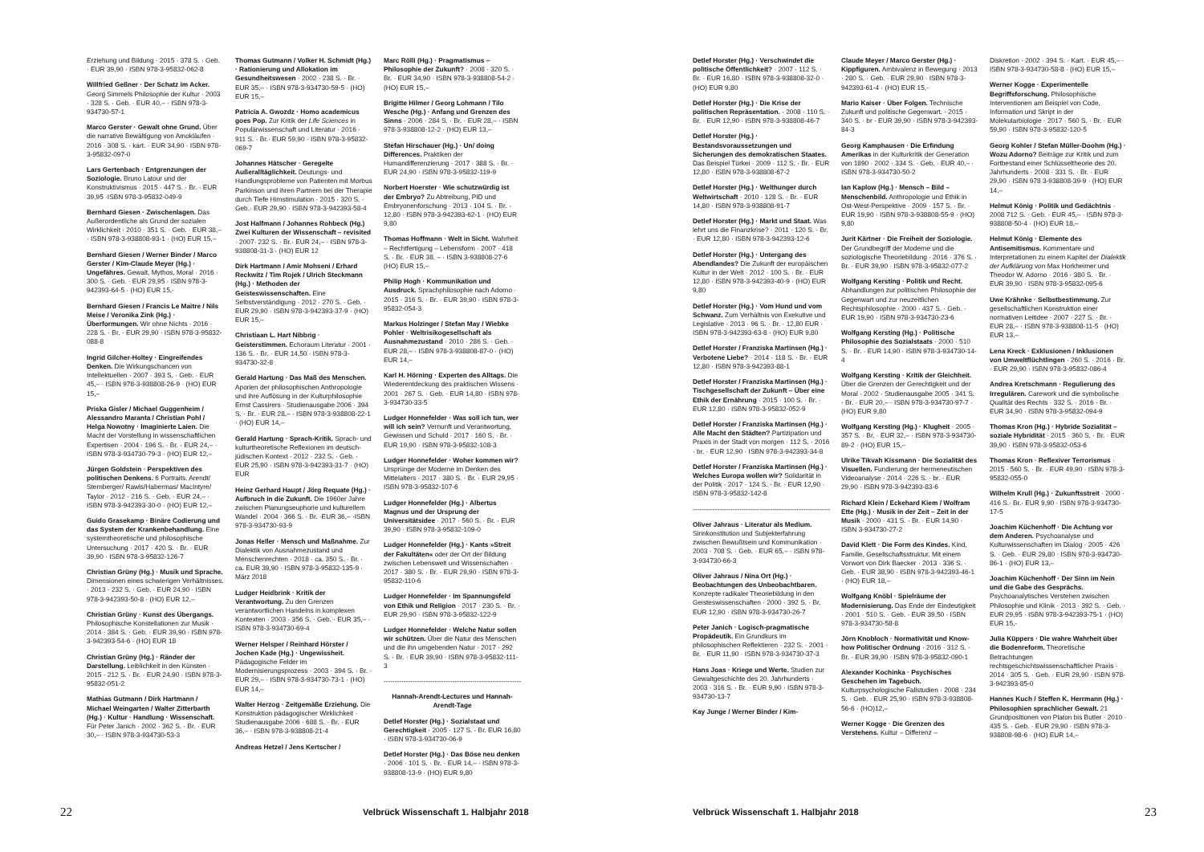Erziehung und Bildung · 2015 · 378 S. · Geb. · EUR 39,90 · ISBN 978-3-95832-062-8
Willfried Geßner · Der Schatz im Acker. Georg Simmels Philosophie der Kultur · 2003 · 328 S. · Geb. · EUR 40,– · ISBN 978-3-934730-57-1
Marco Gerster · Gewalt ohne Grund. Über die narrative Bewältigung von Amokläufen · 2016 · 308 S. · kart. · EUR 34,90 · ISBN 978-3-95832-097-0
Lars Gertenbach · Entgrenzungen der Soziologie. Bruno Latour und der Konstruktivismus · 2015 · 447 S. · Br. · EUR 39,95 ·ISBN 978-3-95832-049-9
Bernhard Giesen · Zwischenlagen. Das Außerordentliche als Grund der sozialen Wirklichkeit · 2010 · 351 S. · Geb. · EUR 38,– · ISBN 978-3-938808-93-1 · (HO) EUR 15,–
Bernhard Giesen / Werner Binder / Marco Gerster / Kim-Claude Meyer (Hg.) · Ungefähres. Gewalt, Mythos, Moral · 2016 · 300 S. · Geb. · EUR 29,95 · ISBN 978-3-942393-64-5 · (HO) EUR 15,-
Bernhard Giesen / Francis Le Maitre / Nils Meise / Veronika Zink (Hg.) · Überformungen. Wir ohne Nichts · 2016 · 228 S. · Br. · EUR 29,90 · ISBN 978-3-95832-088-8
Ingrid Gilcher-Holtey · Eingreifendes Denken. Die Wirkungschancen von Intellektuellen · 2007 · 393 S. · Geb. · EUR 45,– · ISBN 978-3-938808-26-9 · (HO) EUR 15,–
Priska Gisler / Michael Guggenheim / Alessandro Maranta / Christian Pohl / Helga Nowotny · Imaginierte Laien. Die Macht der Vorstellung in wissenschaftlichen Expertisen · 2004 · 196 S. · Br. · EUR 24,– · ISBN 978-3-934730-79-3 · (HO) EUR 12,–
Jürgen Goldstein · Perspektiven des politischen Denkens. 6 Portraits. Arendt/ Sternberger/ Rawls/Habermas/ MacIntyre/ Taylor · 2012 · 216 S. · Geb. · EUR 24,– · ISBN 978-3-942393-30-0 · (HO) EUR 12,–
Guido Grasekamp · Binäre Codierung und das System der Krankenbehandlung. Eine systemtheoretische und philosophische Untersuchung · 2017 · 420 S. · Br. · EUR 39,90 · ISBN 978-3-95832-126-7
Christian Grüny (Hg.) · Musik und Sprache. Dimensionen eines schwierigen Verhältnisses. · 2013 · 232 S. · Geb. · EUR 24,90 · ISBN 978-3-942393-50-8 · (HO) EUR 12,–
Christian Grüny · Kunst des Übergangs. Philosophische Konstellationen zur Musik · 2014 · 384 S. · Geb. · EUR 39,90 · ISBN 978-3-942393-54-6 · (HO) EUR 18
Christian Grüny (Hg.) · Ränder der Darstellung. Leiblichkeit in den Künsten · 2015 · 212 S. · Br. · EUR 24,90 · ISBN 978-3-95832-051-2
Mathias Gutmann / Dirk Hartmann / Michael Weingarten / Walter Zitterbarth (Hg.) · Kultur · Handlung · Wissenschaft. Für Peter Janich · 2002 · 362 S. · Br. · EUR 30,– · ISBN 978-3-934730-53-3
Thomas Gutmann / Volker H. Schmidt (Hg.) · Rationierung und Allokation im Gesundheitswesen · 2002 · 238 S. · Br. · EUR 35,– · ISBN 978-3-934730-59-5 · (HO) EUR 15,–
Patricia A. Gwozdz · Homo academicus goes Pop. Zur Kritik der Life Sciences in Populärwissenschaft und Literatur · 2016 · 911 S. · Br.· EUR 59,90 · ISBN 978-3-95832-069-7
Johannes Hätscher · Geregelte Außeralltäglichkeit. Deutungs- und Handlungsprobleme von Patienten mit Morbus Parkinson und ihren Partnern bei der Therapie durch Tiefe Hirnstimulation · 2015 · 320 S. · Geb.· EUR 29,90 · ISBN 978-3-942393-58-4
Jost Halfmann / Johannes Rohbeck (Hg.) Zwei Kulturen der Wissenschaft – revisited · 2007· 232 S. · Br.· EUR 24,– · ISBN 978-3-938808-31-3 · (HO) EUR 12
Dirk Hartmann / Amir Mohseni / Erhard Reckwitz / Tim Rojek / Ulrich Steckmann (Hg.) · Methoden der Geisteswissenschaften. Eine Selbstverständigung · 2012 · 270 S. · Geb. · EUR 29,90 · ISBN 978-3-942393-37-9 · (HO) EUR 15,–
Christiaan L. Hart Nibbrig · Geisterstimmen. Echoraum Literatur · 2001 · 136 S. · Br. · EUR 14,50 · ISBN 978-3-934730-32-8
Gerald Hartung · Das Maß des Menschen. Aporien der philosophischen Anthropologie und ihre Auflösung in der Kulturphilosophie Ernst Cassirers · Studienausgabe 2006 · 394 S. · Br. · EUR 28,– · ISBN 978-3-938808-22-1 · (HO) EUR 14,–
Gerald Hartung · Sprach-Kritik. Sprach- und kulturtheoretische Reflexionen im deutsch-jüdischen Kontext · 2012 · 232 S. · Geb. · EUR 25,90 · ISBN 978-3-942393-31-7 · (HO) EUR
Heinz Gerhard Haupt / Jörg Requate (Hg.) · Aufbruch in die Zukunft. Die 1960er Jahre zwischen Planungseuphorie und kulturellem Wandel · 2004 · 366 S. · Br. ·EUR 36,– ·ISBN 978-3-934730-93-9
Jonas Heller · Mensch und Maßnahme. Zur Dialektik von Ausnahmezustand und Menschenrechten · 2018 · ca. 350 S. · Br. · ca. EUR 39,90 · ISBN 978-3-95832-135-9 · März 2018
Ludger Heidbrink · Kritik der Verantwortung. Zu den Grenzen verantwortlichen Handelns in komplexen Kontexten · 2003 · 356 S. · Geb. · EUR 35,– · ISBN 978-3-934730-69-4
Werner Helsper / Reinhard Hörster / Jochen Kade (Hg.) · Ungewissheit. Pädagogische Felder im Modernisierungsprozess · 2003 · 394 S. · Br. · EUR 29,– · ISBN 978-3-934730-73-1 · (HO) EUR 14,–
Walter Herzog · Zeitgemäße Erziehung. Die Konstruktion pädagogischer Wirklichkeit · Studienausgabe 2006 · 688 S. · Br. · EUR 36,– · ISBN 978-3-938808-21-4
Andreas Hetzel / Jens Kertscher /
Marc Rölli (Hg.) · Pragmatismus – Philosophie der Zukunft? · 2008 · 320 S. · Br. · EUR 34,90 · ISBN 978-3-938808-54-2 · (HO) EUR 15,–
Brigitte Hilmer / Georg Lohmann / Tilo Wesche (Hg.) · Anfang und Grenzen des Sinns · 2006 · 284 S. · Br. · EUR 28,– · ISBN 978-3-938808-12-2 · (HO) EUR 13,–
Stefan Hirschauer (Hg.) · Un/ doing Differences. Praktiken der Humandifferenzierung · 2017 · 388 S. · Br. · EUR 24,90 · ISBN 978-3-95832-119-9
Norbert Hoerster · Wie schutzwürdig ist der Embryo? Zu Abtreibung, PID und Embryonenforschung · 2013 · 104 S. · Br. · 12,80 · ISBN 978-3-942393-62-1 · (HO) EUR 9,80
Thomas Hoffmann · Welt in Sicht. Wahrheit – Rechtfertigung – Lebensform · 2007 · 418 S. · Br. · EUR 38. – · ISBN 3-938808-27-6 (HO) EUR 15,–
Philip Hogh · Kommunikation und Ausdruck. Sprachphilosophie nach Adorno · 2015 · 316 S. · Br. · EUR 39,90 · ISBN 978-3-95832-054-3
Markus Holzinger / Stefan May / Wiebke Pohler · Weltrisikogesellschaft als Ausnahmezustand · 2010 · 286 S. · Geb. · EUR 28,– · ISBN 978-3-938808-87-0 · (HO) EUR 14,–
Karl H. Hörning · Experten des Alltags. Die Wiederentdeckung des praktischen Wissens · 2001 · 267 S. · Geb. · EUR 14,80 · ISBN 978-3-934730-33-5
Ludger Honnefelder · Was soll ich tun, wer will ich sein? Vernunft und Verantwortung, Gewissen und Schuld · 2017 · 160 S. · Br. · EUR 19,90 · ISBN 978-3-95832-108-3
Ludger Honnefelder · Woher kommen wir? Ursprünge der Moderne im Denken des Mittelalters · 2017 · 380 S. · Br. · EUR 29,95 · ISBN 978-3-95832-107-6
Ludger Honnefelder (Hg.) · Albertus Magnus und der Ursprung der Universitätsidee · 2017 · 560 S. · Br. · EUR 39,90 · ISBN 978-3-95832-109-0
Ludger Honnefelder (Hg.) · Kants »Streit der Fakultäten« oder der Ort der Bildung zwischen Lebenswelt und Wissenschaften · 2017 · 380 S. · Br. · EUR 29,90 · ISBN 978-3-95832-110-6
Ludger Honnefelder · Im Spannungsfeld von Ethik und Religion · 2017 · 230 S. · Br. · EUR 29,90 · ISBN 978-3-95832-122-9
Ludger Honnefelder · Welche Natur sollen wir schützen. Über die Natur des Menschen und die ihn umgebenden Natur · 2017 · 292 S. · Br. · EUR 39,90 · ISBN 978-3-95832-111-3
-----------------------------------------------------------------
Hannah-Arendt-Lectures und Hannah-Arendt-Tage
Detlef Horster (Hg.) · Sozialstaat und Gerechtigkeit · 2005 · 127 S. · Br. EUR 16,80 · ISBN 978-3-934730-06-9
Detlef Horster (Hg.) · Das Böse neu denken · 2006 · 101 S. · Br. · EUR 14,– · ISBN 978-3-938808-13-9 · (HO) EUR 9,80
22
Velbrück Wissenschaft 1. Halbjahr 2018
Detlef Horster (Hg.) · Verschwindet die politische Öffentlichkeit? · 2007 · 112 S. · Br. · EUR 16,80 · ISBN 978-3-938808-32-0 · (HO) EUR 9,80
Detlef Horster (Hg.) · Die Krise der politischen Repräsentation. · 2008 · 110 S. · Br. · EUR 12,90 · ISBN 978-3-938808-46-7
Detlef Horster (Hg.) · Bestandsvoraussetzungen und Sicherungen des demokratischen Staates. Das Beispiel Türkei · 2009 · 112 S. · Br. · EUR 12,80 · ISBN 978-3-938808-67-2
Detlef Horster (Hg.) · Welthunger durch Weltwirtschaft · 2010 · 128 S. · Br. · EUR 14,80 · ISBN 978-3-938808-91-7
Detlef Horster (Hg.) · Markt und Staat. Was lehrt uns die Finanzkrise? · 2011 · 120 S. · Br. · EUR 12,80 · ISBN 978-3-942393-12-6
Detlef Horster (Hg.) · Untergang des Abendlandes? Die Zukunft der europäischen Kultur in der Welt · 2012 · 100 S. · Br. · EUR 12,80 · ISBN 978-3-942393-40-9 · (HO) EUR 9,80
Detlef Horster (Hg.) · Vom Hund und vom Schwanz. Zum Verhältnis von Exekutive und Legislative · 2013 · 96 S. · Br. · 12,80 EUR · ISBN 978-3-942393-63-8 · (HO) EUR 9,80
Detlef Horster / Franziska Martinsen (Hg.) · Verbotene Liebe? · 2014 · 118 S. · Br. · EUR 12,80 · ISBN 978-3-942393-88-1
Detlef Horster / Franziska Martinsen (Hg.) · Tischgesellschaft der Zukunft – Über eine Ethik der Ernährung · 2015 · 100 S. · Br. · EUR 12,80 · ISBN 978-3-95832-052-9
Detlef Horster / Franziska Martinsen (Hg.) · Alle Macht den Städten? Partizipation und Praxis in der Stadt von morgen · 112 S. · 2016 · br. · EUR 12,90 · ISBN 978-3-942393-34-8
Detlef Horster / Franziska Martinsen (Hg.) · Welches Europa wollen wir? Solidarität in der Politik · 2017 · 124 S. · Br. · EUR 12,90 · ISBN 978-3-95832-142-8
-----------------------------------------------------------------
Oliver Jahraus · Literatur als Medium. Sinnkonstitution und Subjekterfahrung zwischen Bewußtsein und Kommunikation · 2003 · 708 S. · Geb. · EUR 65,– · ISBN 978-3-934730-66-3
Oliver Jahraus / Nina Ort (Hg.) · Beobachtungen des Unbeobachtbaren. Konzepte radikaler Theoriebildung in den Geisteswissenschaften · 2000 · 392 S. · Br. EUR 12,90 · ISBN 978-3-934730-26-7
Peter Janich · Logisch-pragmatische Propädeutik. Ein Grundkurs im philosophischen Reflektieren · 232 S. · 2001 · Br. · EUR 11,90 · ISBN 978-3-934730-37-3
Hans Joas · Kriege und Werte. Studien zur Gewaltgeschichte des 20. Jahrhunderts · 2003 · 316 S. · Br. · EUR 9,90 · ISBN 978-3-934730-13-7
Kay Junge / Werner Binder / Kim-
Claude Meyer / Marco Gerster (Hg.) · Kippfiguren. Ambivalenz in Bewegung · 2013 · 280 S. · Geb. · EUR 29,90 · ISBN 978-3-942393-61-4 · (HO) EUR 15,-
Mario Kaiser · Über Folgen. Technische Zukunft und politische Gegenwart. · 2015 · 340 S. · br · EUR 39,90 · ISBN 978-3-942393-84-3
Georg Kamphausen · Die Erfindung Amerikas in der Kulturkritik der Generation von 1890 · 2002 · 334 S. · Geb. · EUR 40,– · ISBN 978-3-934730-50-2
Ian Kaplow (Hg.) · Mensch – Bild – Menschenbild. Anthropologie und Ethik in Ost-West-Perspektive · 2009 · 157 S. · Br. · EUR 19,90 · ISBN 978-3-938808-55-9 · (HO) 9,80
Jurit Kärtner · Die Freiheit der Soziologie. Der Grundbegriff der Moderne und die soziologische Theoriebildung · 2016 · 376 S. · Br. · EUR 39,90 · ISBN 978-3-95832-077-2
Wolfgang Kersting · Politik und Recht. Abhandlungen zur politischen Philosophie der Gegenwart und zur neuzeitlichen Rechtsphilosophie · 2000 · 437 S. · Geb. · EUR 19,90 · ISBN 978-3-934730-23-6
Wolfgang Kersting (Hg.) · Politische Philosophie des Sozialstaats · 2000 · 510 S. · Br. · EUR 14,90 · ISBN 978-3-934730-14-4
Wolfgang Kersting · Kritik der Gleichheit. Über die Grenzen der Gerechtigkeit und der Moral · 2002 · Studienausgabe 2005 · 341 S. · Br. · EUR 20,– · ISBN 978-3-934730-97-7 · (HO) EUR 9,80
Wolfgang Kersting (Hg.) · Klugheit · 2005 · 357 S. · Br. · EUR 32,– · ISBN 978-3-934730-89-2 · (HO) EUR 15,–
Ulrike Tikvah Kissmann · Die Sozialität des Visuellen. Fundierung der hermeneutischen Videoanalyse · 2014 · 226 S. · br. · EUR 29,90 · ISBN 978-3-942393-83-6
Richard Klein / Eckehard Kiem / Wolfram Ette (Hg.) · Musik in der Zeit – Zeit in der Musik · 2000 · 431 S. · Br. · EUR 14,90 · ISBN 3-934730-27-2
David Klett · Die Form des Kindes. Kind, Familie, Gesellschaftsstruktur. Mit einem Vorwort von Dirk Baecker · 2013 · 336 S. · Geb. · EUR 38,90 · ISBN 978-3-942393-46-1 · (HO) EUR 18,–
Wolfgang Knöbl · Spielräume der Modernisierung. Das Ende der Eindeutigkeit · 2001 · 510 S. · Geb. · EUR 39,50 · ISBN 978-3-934730-58-8
Jörn Knobloch · Normativität und Know-how Politischer Ordnung · 2016 · 312 S. · Br. · EUR 39,90 · ISBN 978-3-95832-090-1
Alexander Kochinka · Psychisches Geschehen im Tagebuch. Kulturpsychologische Fallstudien · 2008 · 234 S. · Geb. · EUR 25,90 · ISBN 978-3-938808-56-6 · (HO)12,–
Werner Kogge · Die Grenzen des Verstehens. Kultur – Differenz –
Diskretion · 2002 · 394 S. · Kart. · EUR 45,– · ISBN 978-3-934730-58-8 · (HO) EUR 15,–
Werner Kogge · Experimentelle Begriffsforschung. Philosophische Interventionen am Beispiel von Code, Information und Skript in der Molekularbiologie · 2017 · 560 S. · Br. · EUR 59,90 · ISBN 978-3-95832-120-5
Georg Kohler / Stefan Müller-Doohm (Hg.) · Wozu Adorno? Beiträge zur Kritik und zum Fortbestand einer Schlüsseltheorie des 20. Jahrhunderts · 2008 · 331 S. · Br. · EUR 29,90 · ISBN 978 3-938808-39-9 · (HO) EUR 14,–
Helmut König · Politik und Gedächtnis · 2008 712 S. · Geb. · EUR 45,– · ISBN 978-3-938808-50-4 · (HO) EUR 18,–
Helmut König · Elemente des Antisemitismus. Kommentare und Interpretationen zu einem Kapitel der Dialektik der Aufklärung von Max Horkheimer und Theodor W. Adorno · 2016 · 380 S. · Br. · EUR 39,90 · ISBN 978-3-95832-095-6
Uwe Krähnke · Selbstbestimmung. Zur gesellschaftlichen Konstruktion einer normativen Leitidee · 2007 · 227 S. · Br. · EUR 28,– · ISBN 978-3-938808-11-5 · (HO) EUR 13,–
Lena Kreck · Exklusionen / Inklusionen von Umweltflüchtlingen · 260 S. · 2016 · Br. · EUR 29,90 · ISBN 978-3-95832-086-4
Andrea Kretschmann · Regulierung des Irregulären. Carework und die symbolische Qualität des Rechts · 332 S. · 2016 · Br. · EUR 34,90 · ISBN 978-3-95832-094-9
Thomas Kron (Hg.) · Hybride Sozialität – soziale Hybridität · 2015 · 360 S. · Br. · EUR 39,90 · ISBN 978-3-95832-053-6
Thomas Kron · Reflexiver Terrorismus · 2015 · 560 S. · Br. · EUR 49,90 · ISBN 978-3-95832-055-0
Wilhelm Krull (Hg.) · Zukunftsstreit · 2000 · 416 S.· Br.· EUR 9,90 · ISBN 978-3-934730-17-5
Joachim Küchenhoff · Die Achtung vor dem Anderen. Psychoanalyse und Kulturwissenschaften im Dialog · 2005 · 426 S. · Geb. · EUR 29,80 · ISBN 978-3-934730-86-1 · (HO) EUR 13,–
Joachim Küchenhoff · Der Sinn im Nein und die Gabe des Gesprächs. Psychoanalytisches Verstehen zwischen Philosophie und Klinik · 2013 · 392 S. · Geb. · EUR 29,95 · ISBN 978-3-942393-75-1 · (HO) EUR 15,-
Julia Küppers · Die wahre Wahrheit über die Bodenreform. Theoretische Betrachtungen rechtsgeschichtswissenschaftlicher Praxis · 2014 · 305 S. · Geb. · EUR 29,90 · ISBN 978-3-942393-85-0
Hannes Kuch / Steffen K. Herrmann (Hg.) · Philosophien sprachlicher Gewalt. 21 Grundpositionen von Platon bis Butler · 2010 · 435 S. · Geb. · EUR 29,90 · ISBN 978-3-938808-98-6 · (HO) EUR 14,–
Velbrück Wissenschaft 1. Halbjahr 2018
23